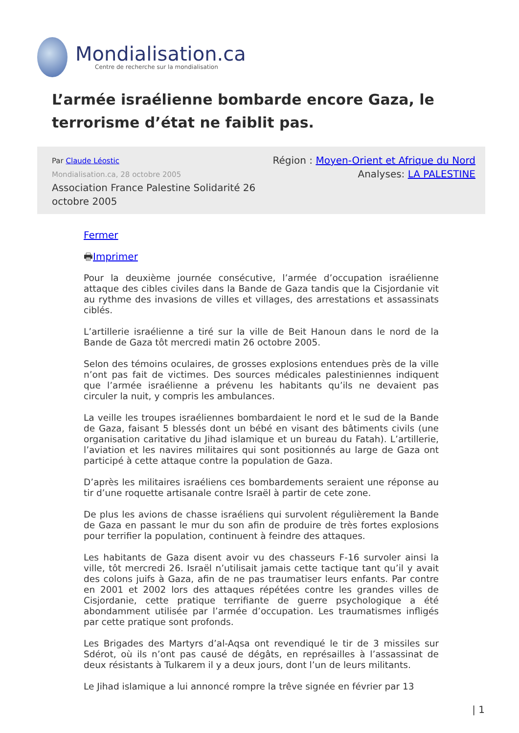Mondialisation.ca
Centre de recherche sur la mondialisation
L’armée israélienne bombarde encore Gaza, le terrorisme d’état ne faiblit pas.
Par Claude Léostic
Mondialisation.ca, 28 octobre 2005
Association France Palestine Solidarité 26 octobre 2005
Région : Moyen-Orient et Afrique du Nord
Analyses: LA PALESTINE
Fermer
🖶Imprimer
Pour la deuxième journée consécutive, l’armée d’occupation israélienne attaque des cibles civiles dans la Bande de Gaza tandis que la Cisjordanie vit au rythme des invasions de villes et villages, des arrestations et assassinats ciblés.
L’artillerie israélienne a tiré sur la ville de Beit Hanoun dans le nord de la Bande de Gaza tôt mercredi matin 26 octobre 2005.
Selon des témoins oculaires, de grosses explosions entendues près de la ville n’ont pas fait de victimes. Des sources médicales palestiniennes indiquent que l’armée israélienne a prévenu les habitants qu’ils ne devaient pas circuler la nuit, y compris les ambulances.
La veille les troupes israéliennes bombardaient le nord et le sud de la Bande de Gaza, faisant 5 blessés dont un bébé en visant des bâtiments civils (une organisation caritative du Jihad islamique et un bureau du Fatah). L’artillerie, l’aviation et les navires militaires qui sont positionnés au large de Gaza ont participé à cette attaque contre la population de Gaza.
D’après les militaires israéliens ces bombardements seraient une réponse au tir d’une roquette artisanale contre Israël à partir de cete zone.
De plus les avions de chasse israéliens qui survolent régulièrement la Bande de Gaza en passant le mur du son afin de produire de très fortes explosions pour terrifier la population, continuent à feindre des attaques.
Les habitants de Gaza disent avoir vu des chasseurs F-16 survoler ainsi la ville, tôt mercredi 26. Israël n’utilisait jamais cette tactique tant qu’il y avait des colons juifs à Gaza, afin de ne pas traumatiser leurs enfants. Par contre en 2001 et 2002 lors des attaques répétées contre les grandes villes de Cisjordanie, cette pratique terrifiante de guerre psychologique a été abondamment utilisée par l’armée d’occupation. Les traumatismes infligés par cette pratique sont profonds.
Les Brigades des Martyrs d’al-Aqsa ont revendiqué le tir de 3 missiles sur Sdérot, où ils n’ont pas causé de dégâts, en représailles à l’assassinat de deux résistants à Tulkarem il y a deux jours, dont l’un de leurs militants.
Le Jihad islamique a lui annoncé rompre la trêve signée en février par 13
| 1